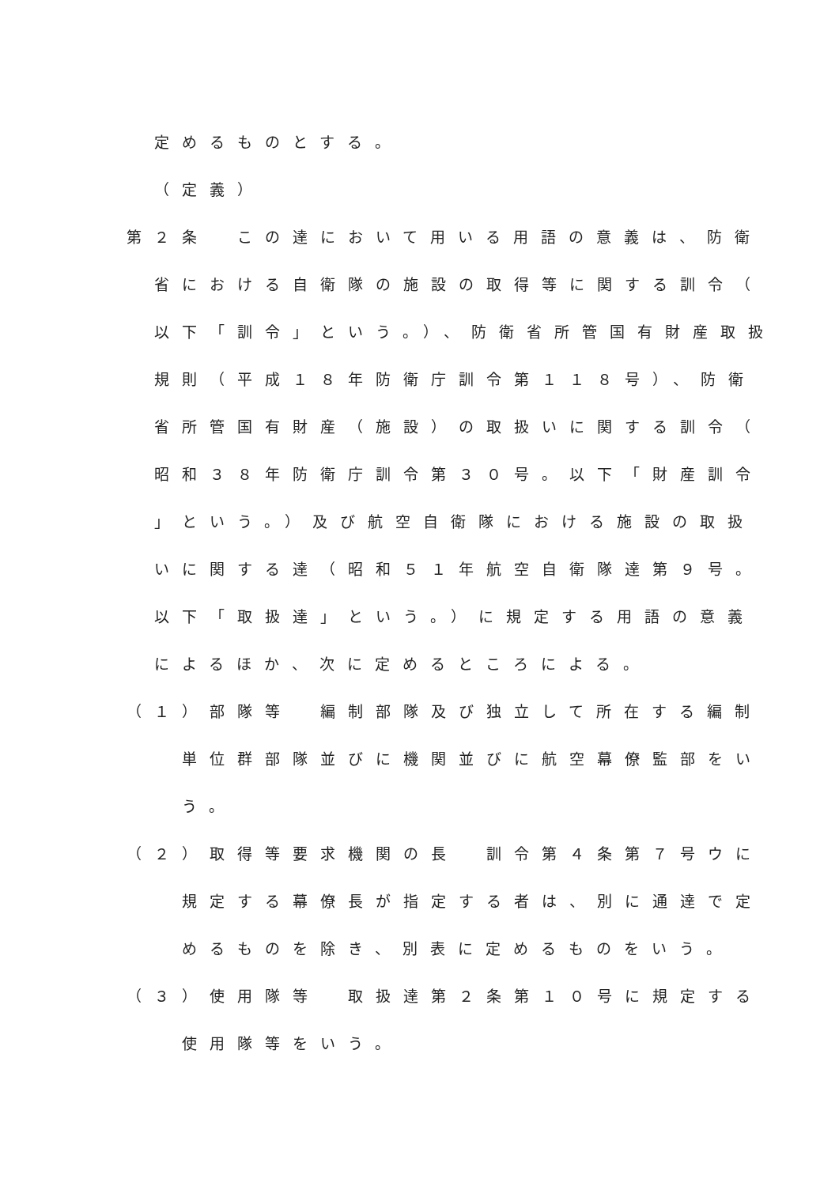定めるものとする。
（定義）
第２条　この達において用いる用語の意義は、防衛
省における自衛隊の施設の取得等に関する訓令（
以下「訓令」という。）、防衛省所管国有財産取扱
規則（平成１８年防衛庁訓令第１１８号）、防衛
省所管国有財産（施設）の取扱いに関する訓令（
昭和３８年防衛庁訓令第３０号。以下「財産訓令
」という。）及び航空自衛隊における施設の取扱
いに関する達（昭和５１年航空自衛隊達第９号。
以下「取扱達」という。）に規定する用語の意義
によるほか、次に定めるところによる。
（１）部隊等　編制部隊及び独立して所在する編制
単位群部隊並びに機関並びに航空幕僚監部をい
う。
（２）取得等要求機関の長　訓令第４条第７号ウに
規定する幕僚長が指定する者は、別に通達で定
めるものを除き、別表に定めるものをいう。
（３）使用隊等　取扱達第２条第１０号に規定する
使用隊等をいう。